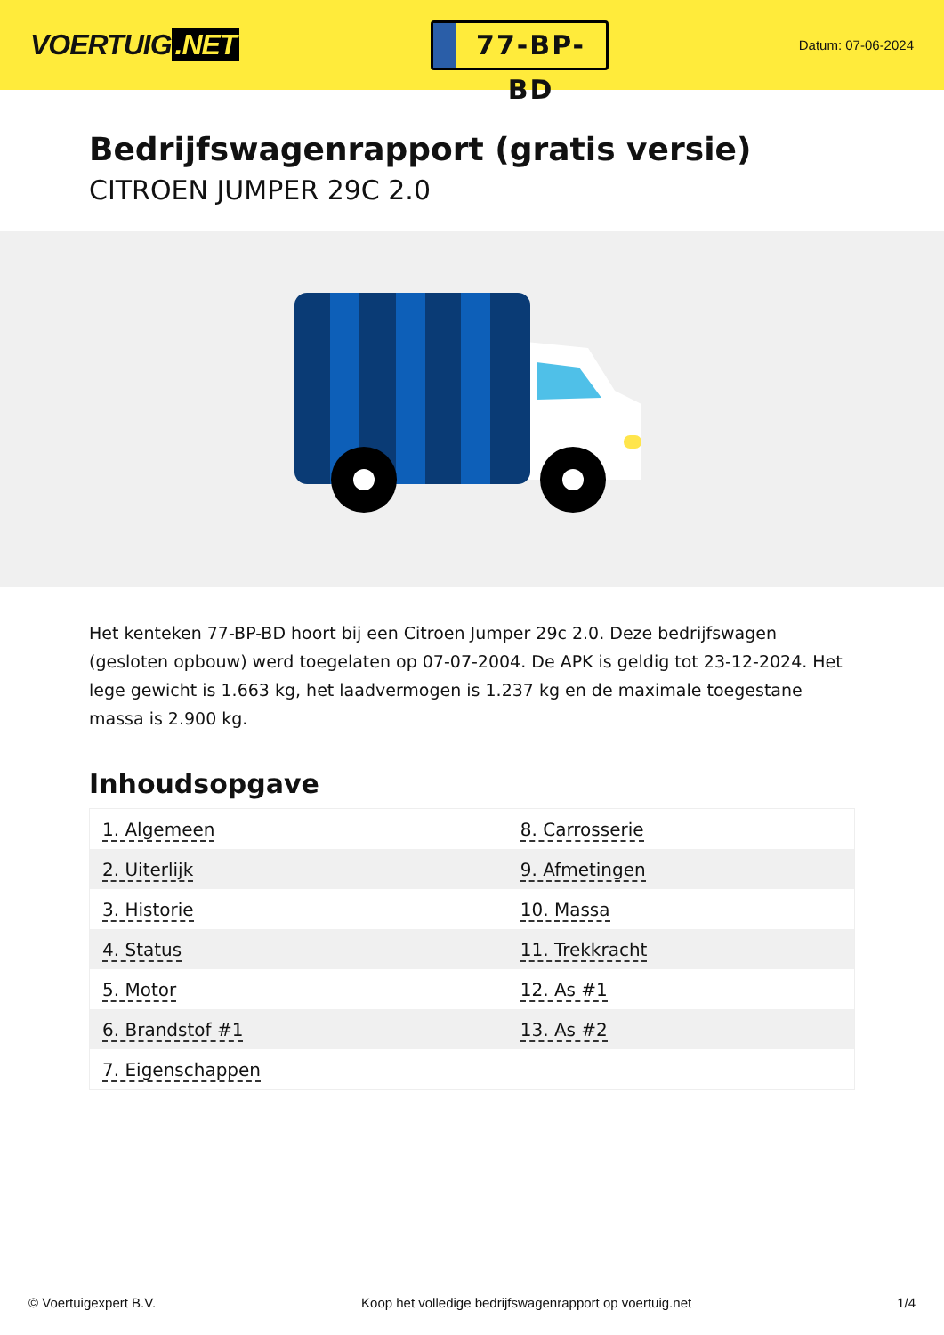VOERTUIG.NET
77-BP-BD
Datum: 07-06-2024
Bedrijfswagenrapport (gratis versie)
CITROEN JUMPER 29C 2.0
Het kenteken 77-BP-BD hoort bij een Citroen Jumper 29c 2.0. Deze bedrijfswagen (gesloten opbouw) werd toegelaten op 07-07-2004. De APK is geldig tot 23-12-2024. Het lege gewicht is 1.663 kg, het laadvermogen is 1.237 kg en de maximale toegestane massa is 2.900 kg.
Inhoudsopgave
| 1. Algemeen | 8. Carrosserie |
| 2. Uiterlijk | 9. Afmetingen |
| 3. Historie | 10. Massa |
| 4. Status | 11. Trekkracht |
| 5. Motor | 12. As #1 |
| 6. Brandstof #1 | 13. As #2 |
| 7. Eigenschappen | |
© Voertuigexpert B.V. Koop het volledige bedrijfswagenrapport op voertuig.net 1/4